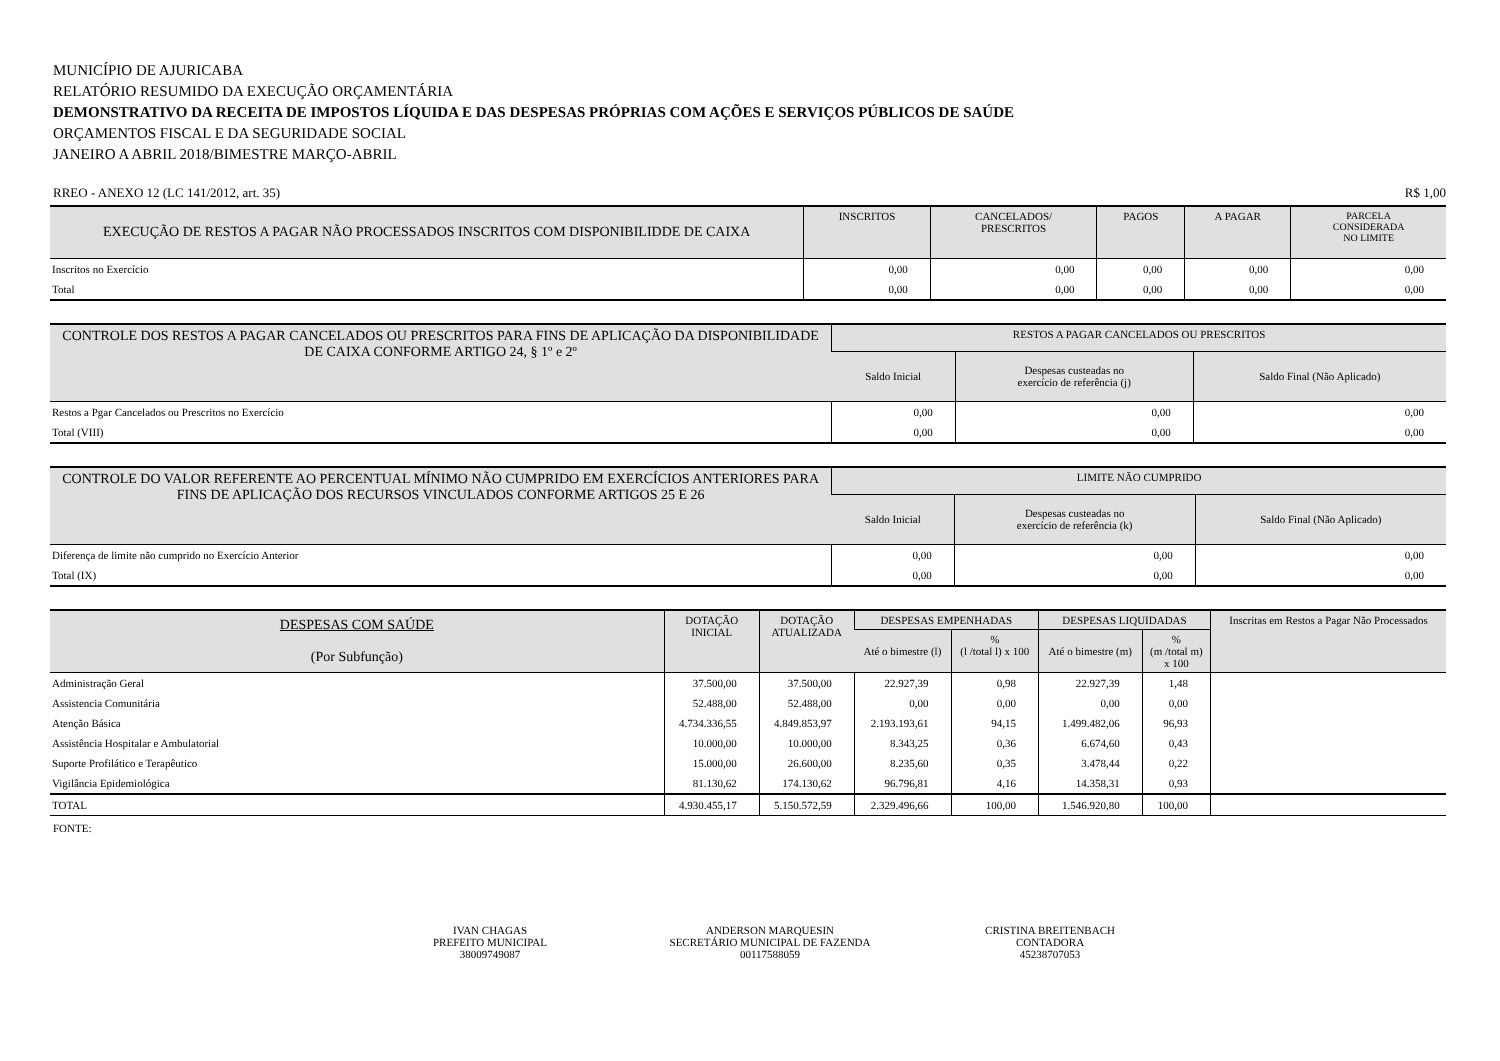MUNICÍPIO DE AJURICABA
RELATÓRIO RESUMIDO DA EXECUÇÃO ORÇAMENTÁRIA
DEMONSTRATIVO DA RECEITA DE IMPOSTOS LÍQUIDA E DAS DESPESAS PRÓPRIAS COM AÇÕES E SERVIÇOS PÚBLICOS DE SAÚDE
ORÇAMENTOS FISCAL E DA SEGURIDADE SOCIAL
JANEIRO A ABRIL 2018/BIMESTRE MARÇO-ABRIL
RREO - ANEXO 12 (LC 141/2012, art. 35) R$ 1,00
| EXECUÇÃO DE RESTOS A PAGAR NÃO PROCESSADOS INSCRITOS COM DISPONIBILIDDE DE CAIXA | INSCRITOS | CANCELADOS/ PRESCRITOS | PAGOS | A PAGAR | PARCELA CONSIDERADA NO LIMITE |
| --- | --- | --- | --- | --- | --- |
| Inscritos no Exercício | 0,00 | 0,00 | 0,00 | 0,00 | 0,00 |
| Total | 0,00 | 0,00 | 0,00 | 0,00 | 0,00 |
| CONTROLE DOS RESTOS A PAGAR CANCELADOS OU PRESCRITOS PARA FINS DE APLICAÇÃO DA DISPONIBILIDADE DE CAIXA CONFORME ARTIGO 24, § 1º e 2º | RESTOS A PAGAR CANCELADOS OU PRESCRITOS | | |
| --- | --- | --- | --- |
| | Saldo Inicial | Despesas custeadas no exercício de referência (j) | Saldo Final (Não Aplicado) |
| Restos a Pgar Cancelados ou Prescritos no Exercício | 0,00 | 0,00 | 0,00 |
| Total (VIII) | 0,00 | 0,00 | 0,00 |
| CONTROLE DO VALOR REFERENTE AO PERCENTUAL MÍNIMO NÃO CUMPRIDO EM EXERCÍCIOS ANTERIORES PARA FINS DE APLICAÇÃO DOS RECURSOS VINCULADOS CONFORME ARTIGOS 25 E 26 | LIMITE NÃO CUMPRIDO | | |
| --- | --- | --- | --- |
| | Saldo Inicial | Despesas custeadas no exercício de referência (k) | Saldo Final (Não Aplicado) |
| Diferença de limite não cumprido no Exercício Anterior | 0,00 | 0,00 | 0,00 |
| Total (IX) | 0,00 | 0,00 | 0,00 |
| DESPESAS COM SAÚDE (Por Subfunção) | DOTAÇÃO INICIAL | DOTAÇÃO ATUALIZADA | DESPESAS EMPENHADAS | | DESPESAS LIQUIDADAS | | Inscritas em Restos a Pagar Não Processados |
| --- | --- | --- | --- | --- | --- | --- | --- |
| | | | Até o bimestre (l) | % (l /total l) x 100 | Até o bimestre (m) | % (m /total m) x 100 | |
| Administração Geral | 37.500,00 | 37.500,00 | 22.927,39 | 0,98 | 22.927,39 | 1,48 | |
| Assistencia Comunitária | 52.488,00 | 52.488,00 | 0,00 | 0,00 | 0,00 | 0,00 | |
| Atenção Básica | 4.734.336,55 | 4.849.853,97 | 2.193.193,61 | 94,15 | 1.499.482,06 | 96,93 | |
| Assistência Hospitalar e Ambulatorial | 10.000,00 | 10.000,00 | 8.343,25 | 0,36 | 6.674,60 | 0,43 | |
| Suporte Profilático e Terapêutico | 15.000,00 | 26.600,00 | 8.235,60 | 0,35 | 3.478,44 | 0,22 | |
| Vigilância Epidemiológica | 81.130,62 | 174.130,62 | 96.796,81 | 4,16 | 14.358,31 | 0,93 | |
| TOTAL | 4.930.455,17 | 5.150.572,59 | 2.329.496,66 | 100,00 | 1.546.920,80 | 100,00 | |
FONTE:
IVAN CHAGAS
PREFEITO MUNICIPAL
38009749087
ANDERSON MARQUESIN
SECRETÁRIO MUNICIPAL DE FAZENDA
00117588059
CRISTINA BREITENBACH
CONTADORA
45238707053